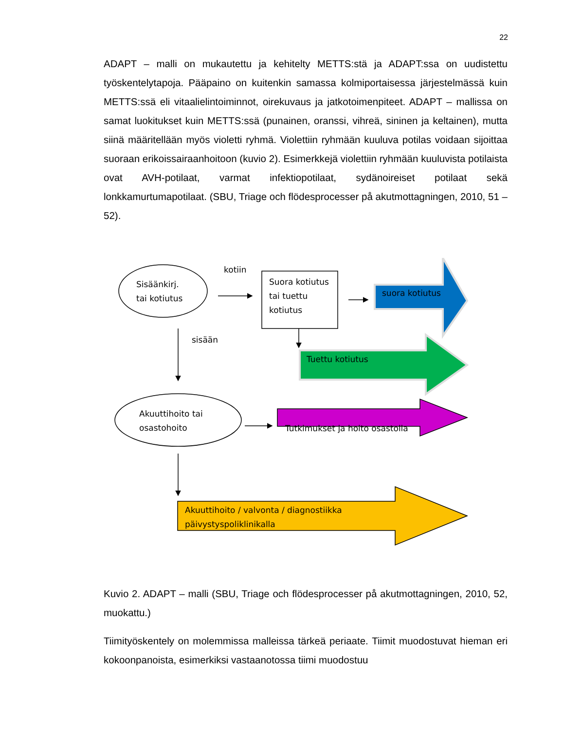22
ADAPT – malli on mukautettu ja kehitelty METTS:stä ja ADAPT:ssa on uudistettu työskentelytapoja. Pääpaino on kuitenkin samassa kolmiportaisessa järjestelmässä kuin METTS:ssä eli vitaalielintoiminnot, oirekuvaus ja jatkotoimenpiteet. ADAPT – mallissa on samat luokitukset kuin METTS:ssä (punainen, oranssi, vihreä, sininen ja keltainen), mutta siinä määritellään myös violetti ryhmä. Violettiin ryhmään kuuluva potilas voidaan sijoittaa suoraan erikoissairaanhoitoon (kuvio 2). Esimerkkejä violettiin ryhmään kuuluvista potilaista ovat AVH-potilaat, varmat infektiopotilaat, sydänoireiset potilaat sekä lonkkamurtumapotilaat. (SBU, Triage och flödesprocesser på akutmottagningen, 2010, 51 – 52).
Sisäänkirj.
tai kotiutus
kotiin
Suora kotiutus
tai tuettu
kotiutus
suora kotiutus
sisään
Tuettu kotiutus
Akuuttihoito tai
osastohoito
Tutkimukset ja hoito osastolla
Akuuttihoito / valvonta / diagnostiikka
päivystyspoliklinikalla
Kuvio 2. ADAPT – malli (SBU, Triage och flödesprocesser på akutmottagningen, 2010, 52, muokattu.)
Tiimityöskentely on molemmissa malleissa tärkeä periaate. Tiimit muodostuvat hieman eri kokoonpanoista, esimerkiksi vastaanotossa tiimi muodostuu